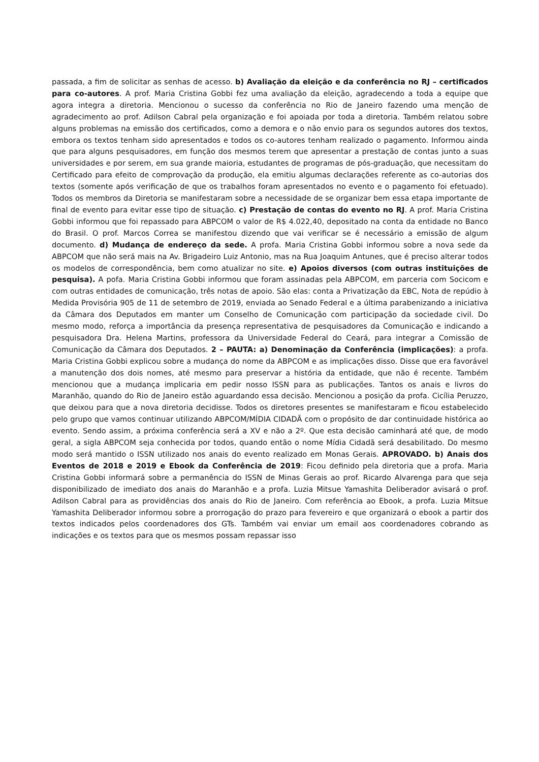passada, a fim de solicitar as senhas de acesso. b) Avaliação da eleição e da conferência no RJ – certificados para co-autores. A prof. Maria Cristina Gobbi fez uma avaliação da eleição, agradecendo a toda a equipe que agora integra a diretoria. Mencionou o sucesso da conferência no Rio de Janeiro fazendo uma menção de agradecimento ao prof. Adilson Cabral pela organização e foi apoiada por toda a diretoria. Também relatou sobre alguns problemas na emissão dos certificados, como a demora e o não envio para os segundos autores dos textos, embora os textos tenham sido apresentados e todos os co-autores tenham realizado o pagamento. Informou ainda que para alguns pesquisadores, em função dos mesmos terem que apresentar a prestação de contas junto a suas universidades e por serem, em sua grande maioria, estudantes de programas de pós-graduação, que necessitam do Certificado para efeito de comprovação da produção, ela emitiu algumas declarações referente as co-autorias dos textos (somente após verificação de que os trabalhos foram apresentados no evento e o pagamento foi efetuado). Todos os membros da Diretoria se manifestaram sobre a necessidade de se organizar bem essa etapa importante de final de evento para evitar esse tipo de situação. c) Prestação de contas do evento no RJ. A prof. Maria Cristina Gobbi informou que foi repassado para ABPCOM o valor de R$ 4.022,40, depositado na conta da entidade no Banco do Brasil. O prof. Marcos Correa se manifestou dizendo que vai verificar se é necessário a emissão de algum documento. d) Mudança de endereço da sede. A profa. Maria Cristina Gobbi informou sobre a nova sede da ABPCOM que não será mais na Av. Brigadeiro Luiz Antonio, mas na Rua Joaquim Antunes, que é preciso alterar todos os modelos de correspondência, bem como atualizar no site. e) Apoios diversos (com outras instituições de pesquisa). A pofa. Maria Cristina Gobbi informou que foram assinadas pela ABPCOM, em parceria com Socicom e com outras entidades de comunicação, três notas de apoio. São elas: conta a Privatização da EBC, Nota de repúdio à Medida Provisória 905 de 11 de setembro de 2019, enviada ao Senado Federal e a última parabenizando a iniciativa da Câmara dos Deputados em manter um Conselho de Comunicação com participação da sociedade civil. Do mesmo modo, reforça a importância da presença representativa de pesquisadores da Comunicação e indicando a pesquisadora Dra. Helena Martins, professora da Universidade Federal do Ceará, para integrar a Comissão de Comunicação da Câmara dos Deputados. 2 – PAUTA: a) Denominação da Conferência (implicações): a profa. Maria Cristina Gobbi explicou sobre a mudança do nome da ABPCOM e as implicações disso. Disse que era favorável a manutenção dos dois nomes, até mesmo para preservar a história da entidade, que não é recente. Também mencionou que a mudança implicaria em pedir nosso ISSN para as publicações. Tantos os anais e livros do Maranhão, quando do Rio de Janeiro estão aguardando essa decisão. Mencionou a posição da profa. Cicília Peruzzo, que deixou para que a nova diretoria decidisse. Todos os diretores presentes se manifestaram e ficou estabelecido pelo grupo que vamos continuar utilizando ABPCOM/MÍDIA CIDADÃ com o propósito de dar continuidade histórica ao evento. Sendo assim, a próxima conferência será a XV e não a 2º. Que esta decisão caminhará até que, de modo geral, a sigla ABPCOM seja conhecida por todos, quando então o nome Mídia Cidadã será desabilitado. Do mesmo modo será mantido o ISSN utilizado nos anais do evento realizado em Monas Gerais. APROVADO. b) Anais dos Eventos de 2018 e 2019 e Ebook da Conferência de 2019: Ficou definido pela diretoria que a profa. Maria Cristina Gobbi informará sobre a permanência do ISSN de Minas Gerais ao prof. Ricardo Alvarenga para que seja disponibilizado de imediato dos anais do Maranhão e a profa. Luzia Mitsue Yamashita Deliberador avisará o prof. Adilson Cabral para as providências dos anais do Rio de Janeiro. Com referência ao Ebook, a profa. Luzia Mitsue Yamashita Deliberador informou sobre a prorrogação do prazo para fevereiro e que organizará o ebook a partir dos textos indicados pelos coordenadores dos GTs. Também vai enviar um email aos coordenadores cobrando as indicações e os textos para que os mesmos possam repassar isso